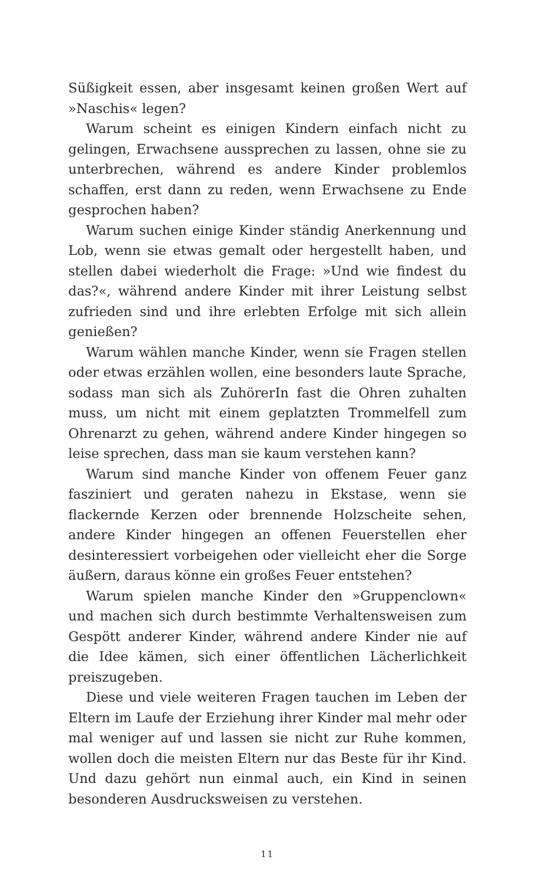Süßigkeit essen, aber insgesamt keinen großen Wert auf »Naschis« legen?
Warum scheint es einigen Kindern einfach nicht zu gelingen, Erwachsene aussprechen zu lassen, ohne sie zu unterbrechen, während es andere Kinder problemlos schaffen, erst dann zu reden, wenn Erwachsene zu Ende gesprochen haben?
Warum suchen einige Kinder ständig Anerkennung und Lob, wenn sie etwas gemalt oder hergestellt haben, und stellen dabei wiederholt die Frage: »Und wie findest du das?«, während andere Kinder mit ihrer Leistung selbst zufrieden sind und ihre erlebten Erfolge mit sich allein genießen?
Warum wählen manche Kinder, wenn sie Fragen stellen oder etwas erzählen wollen, eine besonders laute Sprache, sodass man sich als ZuhörerIn fast die Ohren zuhalten muss, um nicht mit einem geplatzten Trommelfell zum Ohrenarzt zu gehen, während andere Kinder hingegen so leise sprechen, dass man sie kaum verstehen kann?
Warum sind manche Kinder von offenem Feuer ganz fasziniert und geraten nahezu in Ekstase, wenn sie flackernde Kerzen oder brennende Holzscheite sehen, andere Kinder hingegen an offenen Feuerstellen eher desinteressiert vorbeigehen oder vielleicht eher die Sorge äußern, daraus könne ein großes Feuer entstehen?
Warum spielen manche Kinder den »Gruppenclown« und machen sich durch bestimmte Verhaltensweisen zum Gespött anderer Kinder, während andere Kinder nie auf die Idee kämen, sich einer öffentlichen Lächerlichkeit preiszugeben.
Diese und viele weiteren Fragen tauchen im Leben der Eltern im Laufe der Erziehung ihrer Kinder mal mehr oder mal weniger auf und lassen sie nicht zur Ruhe kommen, wollen doch die meisten Eltern nur das Beste für ihr Kind. Und dazu gehört nun einmal auch, ein Kind in seinen besonderen Ausdrucksweisen zu verstehen.
11